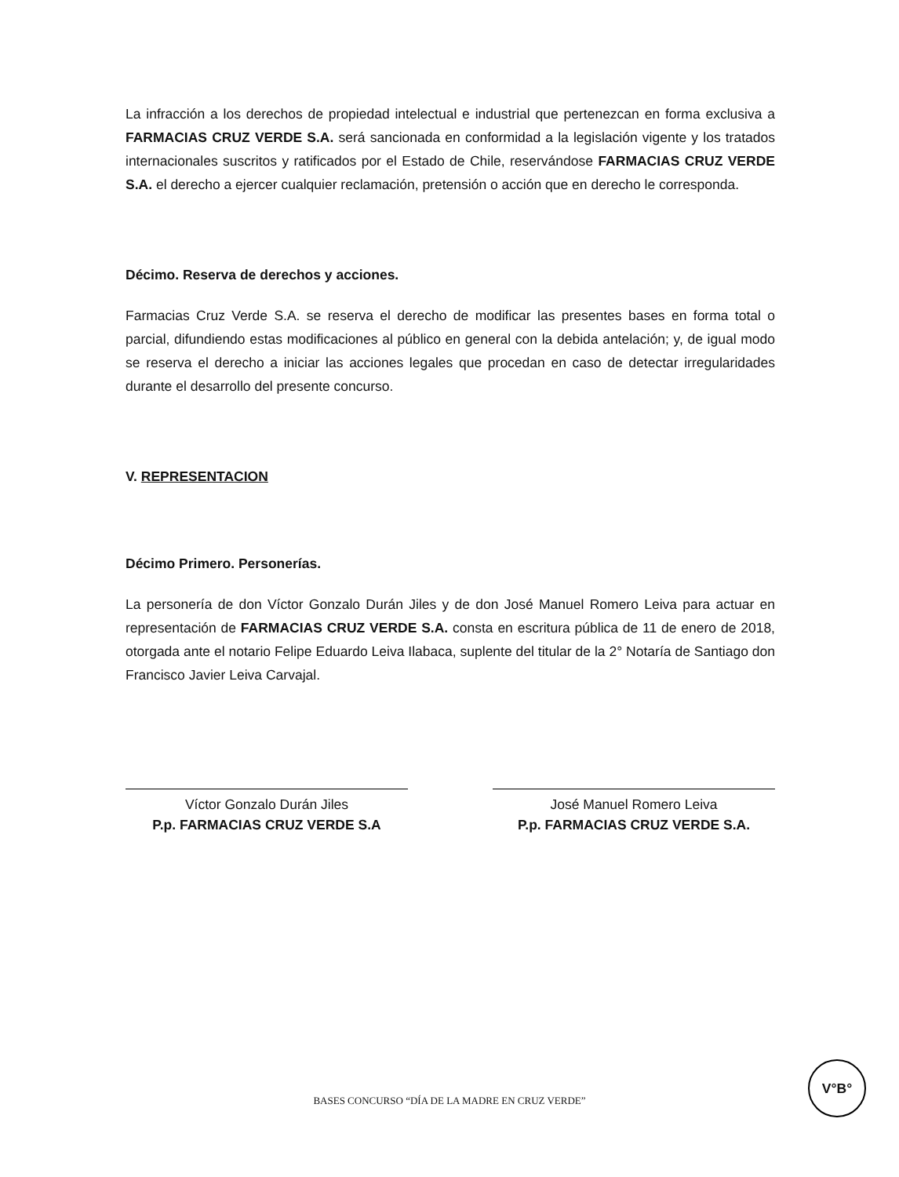La infracción a los derechos de propiedad intelectual e industrial que pertenezcan en forma exclusiva a FARMACIAS CRUZ VERDE S.A. será sancionada en conformidad a la legislación vigente y los tratados internacionales suscritos y ratificados por el Estado de Chile, reservándose FARMACIAS CRUZ VERDE S.A. el derecho a ejercer cualquier reclamación, pretensión o acción que en derecho le corresponda.
Décimo. Reserva de derechos y acciones.
Farmacias Cruz Verde S.A. se reserva el derecho de modificar las presentes bases en forma total o parcial, difundiendo estas modificaciones al público en general con la debida antelación; y, de igual modo se reserva el derecho a iniciar las acciones legales que procedan en caso de detectar irregularidades durante el desarrollo del presente concurso.
V. REPRESENTACION
Décimo Primero. Personerías.
La personería de don Víctor Gonzalo Durán Jiles y de don José Manuel Romero Leiva para actuar en representación de FARMACIAS CRUZ VERDE S.A. consta en escritura pública de 11 de enero de 2018, otorgada ante el notario Felipe Eduardo Leiva Ilabaca, suplente del titular de la 2° Notaría de Santiago don Francisco Javier Leiva Carvajal.
Víctor Gonzalo Durán Jiles
P.p. FARMACIAS CRUZ VERDE S.A
José Manuel Romero Leiva
P.p. FARMACIAS CRUZ VERDE S.A.
V°B°
BASES CONCURSO “DÍA DE LA MADRE EN CRUZ VERDE”